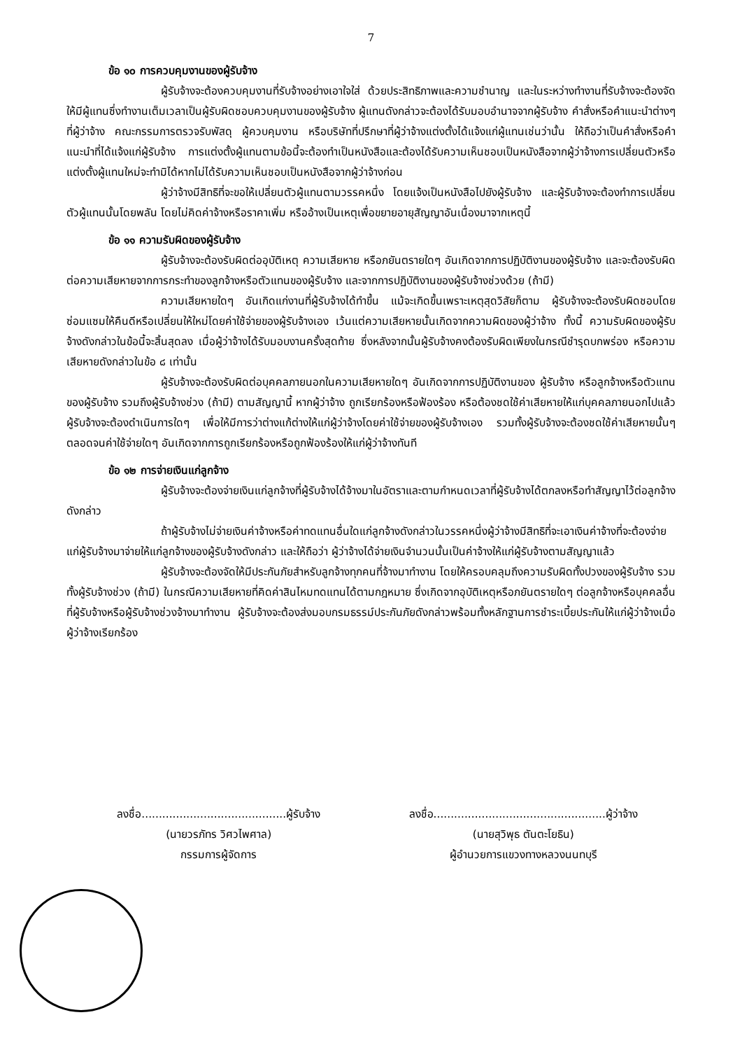7
ข้อ ๑๐ การควบคุมงานของผู้รับจ้าง
ผู้รับจ้างจะต้องควบคุมงานที่รับจ้างอย่างเอาใจใส่ ด้วยประสิทธิภาพและความชำนาญ และในระหว่างทำงานที่รับจ้างจะต้องจัดให้มีผู้แทนซึ่งทำงานเต็มเวลาเป็นผู้รับผิดชอบควบคุมงานของผู้รับจ้าง ผู้แทนดังกล่าวจะต้องได้รับมอบอำนาจจากผู้รับจ้าง คำสั่งหรือคำแนะนำต่างๆ ที่ผู้ว่าจ้าง คณะกรรมการตรวจรับพัสดุ ผู้ควบคุมงาน หรือบริษัทที่ปรึกษาที่ผู้ว่าจ้างแต่งตั้งได้แจ้งแก่ผู้แทนเช่นว่านั้น ให้ถือว่าเป็นคำสั่งหรือคำแนะนำที่ได้แจ้งแก่ผู้รับจ้าง การแต่งตั้งผู้แทนตามข้อนี้จะต้องทำเป็นหนังสือและต้องได้รับความเห็นชอบเป็นหนังสือจากผู้ว่าจ้างการเปลี่ยนตัวหรือแต่งตั้งผู้แทนใหม่จะทำมิได้หากไม่ได้รับความเห็นชอบเป็นหนังสือจากผู้ว่าจ้างก่อน
ผู้ว่าจ้างมีสิทธิที่จะขอให้เปลี่ยนตัวผู้แทนตามวรรคหนึ่ง โดยแจ้งเป็นหนังสือไปยังผู้รับจ้าง และผู้รับจ้างจะต้องทำการเปลี่ยนตัวผู้แทนนั้นโดยพลัน โดยไม่คิดค่าจ้างหรือราคาเพิ่ม หรืออ้างเป็นเหตุเพื่อขยายอายุสัญญาอันเนื่องมาจากเหตุนี้
ข้อ ๑๑ ความรับผิดของผู้รับจ้าง
ผู้รับจ้างจะต้องรับผิดต่ออุบัติเหตุ ความเสียหาย หรือภยันตรายใดๆ อันเกิดจากการปฏิบัติงานของผู้รับจ้าง และจะต้องรับผิดต่อความเสียหายจากการกระทำของลูกจ้างหรือตัวแทนของผู้รับจ้าง และจากการปฏิบัติงานของผู้รับจ้างช่วงด้วย (ถ้ามี)
ความเสียหายใดๆ อันเกิดแก่งานที่ผู้รับจ้างได้ทำขึ้น แม้จะเกิดขึ้นเพราะเหตุสุดวิสัยก็ตาม ผู้รับจ้างจะต้องรับผิดชอบโดยซ่อมแซมให้คืนดีหรือเปลี่ยนให้ใหม่โดยค่าใช้จ่ายของผู้รับจ้างเอง เว้นแต่ความเสียหายนั้นเกิดจากความผิดของผู้ว่าจ้าง ทั้งนี้ ความรับผิดของผู้รับจ้างดังกล่าวในข้อนี้จะสิ้นสุดลง เมื่อผู้ว่าจ้างได้รับมอบงานครั้งสุดท้าย ซึ่งหลังจากนั้นผู้รับจ้างคงต้องรับผิดเพียงในกรณีชำรุดบกพร่อง หรือความเสียหายดังกล่าวในข้อ ๘ เท่านั้น
ผู้รับจ้างจะต้องรับผิดต่อบุคคลภายนอกในความเสียหายใดๆ อันเกิดจากการปฏิบัติงานของ ผู้รับจ้าง หรือลูกจ้างหรือตัวแทนของผู้รับจ้าง รวมถึงผู้รับจ้างช่วง (ถ้ามี) ตามสัญญานี้ หากผู้ว่าจ้าง ถูกเรียกร้องหรือฟ้องร้อง หรือต้องชดใช้ค่าเสียหายให้แก่บุคคลภายนอกไปแล้ว ผู้รับจ้างจะต้องดำเนินการใดๆ เพื่อให้มีการว่าต่างแก้ต่างให้แก่ผู้ว่าจ้างโดยค่าใช้จ่ายของผู้รับจ้างเอง รวมทั้งผู้รับจ้างจะต้องชดใช้ค่าเสียหายนั้นๆ ตลอดจนค่าใช้จ่ายใดๆ อันเกิดจากการถูกเรียกร้องหรือถูกฟ้องร้องให้แก่ผู้ว่าจ้างทันที
ข้อ ๑๒ การจ่ายเงินแก่ลูกจ้าง
ผู้รับจ้างจะต้องจ่ายเงินแก่ลูกจ้างที่ผู้รับจ้างได้จ้างมาในอัตราและตามกำหนดเวลาที่ผู้รับจ้างได้ตกลงหรือทำสัญญาไว้ต่อลูกจ้างดังกล่าว
ถ้าผู้รับจ้างไม่จ่ายเงินค่าจ้างหรือค่าทดแทนอื่นใดแก่ลูกจ้างดังกล่าวในวรรคหนึ่งผู้ว่าจ้างมีสิทธิที่จะเอาเงินค่าจ้างที่จะต้องจ่ายแก่ผู้รับจ้างมาจ่ายให้แก่ลูกจ้างของผู้รับจ้างดังกล่าว และให้ถือว่า ผู้ว่าจ้างได้จ่ายเงินจำนวนนั้นเป็นค่าจ้างให้แก่ผู้รับจ้างตามสัญญาแล้ว
ผู้รับจ้างจะต้องจัดให้มีประกันภัยสำหรับลูกจ้างทุกคนที่จ้างมาทำงาน โดยให้ครอบคลุมถึงความรับผิดทั้งปวงของผู้รับจ้าง รวมทั้งผู้รับจ้างช่วง (ถ้ามี) ในกรณีความเสียหายที่คิดค่าสินไหมทดแทนได้ตามกฎหมาย ซึ่งเกิดจากอุบัติเหตุหรือภยันตรายใดๆ ต่อลูกจ้างหรือบุคคลอื่นที่ผู้รับจ้างหรือผู้รับจ้างช่วงจ้างมาทำงาน ผู้รับจ้างจะต้องส่งมอบกรมธรรม์ประกันภัยดังกล่าวพร้อมทั้งหลักฐานการชำระเบี้ยประกันให้แก่ผู้ว่าจ้างเมื่อผู้ว่าจ้างเรียกร้อง
ลงชื่อ..........................................ผู้รับจ้าง
(นายวรภัทร วิศวไพศาล)
กรรมการผู้จัดการ
ลงชื่อ..................................................ผู้ว่าจ้าง
(นายสุวิพุธ ตันตะโยธิน)
ผู้อำนวยการแขวงทางหลวงนนทบุรี